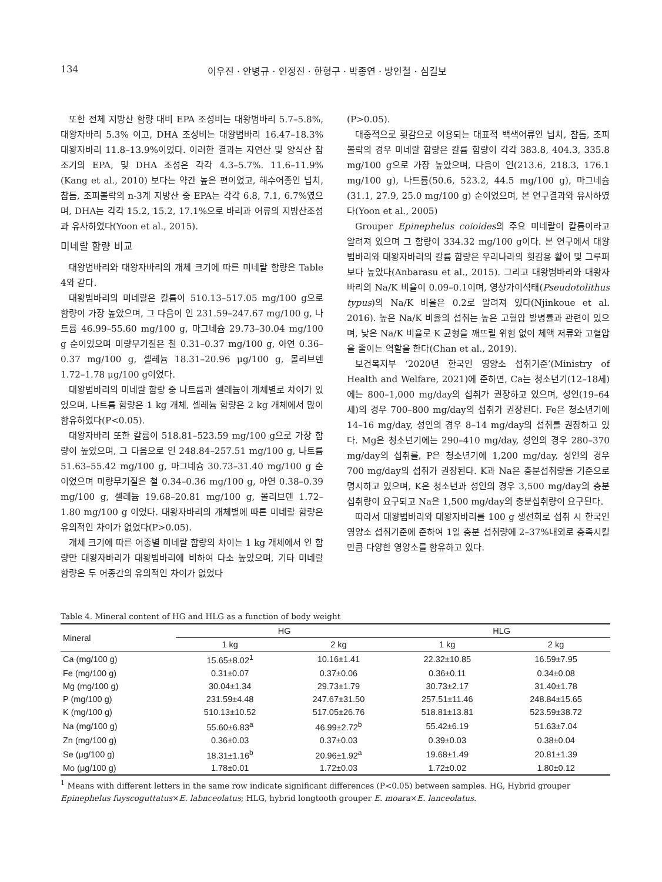134 이우진 · 안병규 · 인정진 · 한형구 · 박종연 · 방인철 · 심길보
또한 전체 지방산 함량 대비 EPA 조성비는 대왕범바리 5.7–5.8%, 대왕자바리 5.3% 이고, DHA 조성비는 대왕범바리 16.47–18.3% 대왕자바리 11.8–13.9%이었다. 이러한 결과는 자연산 및 양식산 참조기의 EPA, 및 DHA 조성은 각각 4.3–5.7%. 11.6–11.9% (Kang et al., 2010) 보다는 약간 높은 편이었고, 해수어종인 넙치, 참돔, 조피볼락의 n-3계 지방산 중 EPA는 각각 6.8, 7.1, 6.7%였으며, DHA는 각각 15.2, 15.2, 17.1%으로 바리과 어류의 지방산조성과 유사하였다(Yoon et al., 2015).
미네랄 함량 비교
대왕범바리와 대왕자바리의 개체 크기에 따른 미네랄 함량은 Table 4와 같다.
대왕범바리의 미네랄은 칼륨이 510.13–517.05 mg/100 g으로 함량이 가장 높았으며, 그 다음이 인 231.59–247.67 mg/100 g, 나트륨 46.99–55.60 mg/100 g, 마그네슘 29.73–30.04 mg/100 g 순이었으며 미량무기질은 철 0.31–0.37 mg/100 g, 아연 0.36–0.37 mg/100 g, 셀레늄 18.31–20.96 μg/100 g, 몰리브덴 1.72–1.78 μg/100 g이었다.
대왕범바리의 미네랄 함량 중 나트륨과 셀레늄이 개체별로 차이가 있었으며, 나트륨 함량은 1 kg 개체, 셀레늄 함량은 2 kg 개체에서 많이 함유하였다(P<0.05).
대왕자바리 또한 칼륨이 518.81–523.59 mg/100 g으로 가장 함량이 높았으며, 그 다음으로 인 248.84–257.51 mg/100 g, 나트륨 51.63–55.42 mg/100 g, 마그네슘 30.73–31.40 mg/100 g 순이었으며 미량무기질은 철 0.34–0.36 mg/100 g, 아연 0.38–0.39 mg/100 g, 셀레늄 19.68–20.81 mg/100 g, 몰리브덴 1.72–1.80 mg/100 g 이었다. 대왕자바리의 개체별에 따른 미네랄 함량은 유의적인 차이가 없었다(P>0.05).
개체 크기에 따른 어종별 미네랄 함량의 차이는 1 kg 개체에서 인 함량만 대왕자바리가 대왕범바리에 비하여 다소 높았으며, 기타 미네랄 함량은 두 어종간의 유의적인 차이가 없었다
(P>0.05).
대중적으로 횟감으로 이용되는 대표적 백색어류인 넙치, 참돔, 조피볼락의 경우 미네랄 함량은 칼륨 함량이 각각 383.8, 404.3, 335.8 mg/100 g으로 가장 높았으며, 다음이 인(213.6, 218.3, 176.1 mg/100 g), 나트륨(50.6, 523.2, 44.5 mg/100 g), 마그네슘(31.1, 27.9, 25.0 mg/100 g) 순이었으며, 본 연구결과와 유사하였다(Yoon et al., 2005)
Grouper Epinephelus coioides의 주요 미네랄이 칼륨이라고 알려져 있으며 그 함량이 334.32 mg/100 g이다. 본 연구에서 대왕범바리와 대왕자바리의 칼륨 함량은 우리나라의 횟감용 활어 및 그루퍼 보다 높았다(Anbarasu et al., 2015). 그리고 대왕범바리와 대왕자바리의 Na/K 비율이 0.09–0.1이며, 영상가이석태(Pseudotolithus typus)의 Na/K 비율은 0.2로 알려져 있다(Njinkoue et al. 2016). 높은 Na/K 비율의 섭취는 높은 고혈압 발병률과 관련이 있으며, 낮은 Na/K 비율로 K 균형을 깨뜨릴 위험 없이 체액 저류와 고혈압을 줄이는 역할을 한다(Chan et al., 2019).
보건복지부 ‘2020년 한국인 영양소 섭취기준’(Ministry of Health and Welfare, 2021)에 준하면, Ca는 청소년기(12–18세)에는 800–1,000 mg/day의 섭취가 권장하고 있으며, 성인(19–64세)의 경우 700–800 mg/day의 섭취가 권장된다. Fe은 청소년기에 14–16 mg/day, 성인의 경우 8–14 mg/day의 섭취를 권장하고 있다. Mg은 청소년기에는 290–410 mg/day, 성인의 경우 280–370 mg/day의 섭취를, P은 청소년기에 1,200 mg/day, 성인의 경우 700 mg/day의 섭취가 권장된다. K과 Na은 충분섭취량을 기준으로 명시하고 있으며, K은 청소년과 성인의 경우 3,500 mg/day의 충분섭취량이 요구되고 Na은 1,500 mg/day의 충분섭취량이 요구된다.
따라서 대왕범바리와 대왕자바리를 100 g 생선회로 섭취 시 한국인 영양소 섭취기준에 준하여 1일 충분 섭취량에 2–37%내외로 충족시킬 만큼 다양한 영양소를 함유하고 있다.
Table 4. Mineral content of HG and HLG as a function of body weight
| Mineral | HG | | HLG | |
| --- | --- | --- | --- | --- |
| | 1 kg | 2 kg | 1 kg | 2 kg |
| Ca (mg/100 g) | 15.65±8.02<sup>1</sup> | 10.16±1.41 | 22.32±10.85 | 16.59±7.95 |
| Fe (mg/100 g) | 0.31±0.07 | 0.37±0.06 | 0.36±0.11 | 0.34±0.08 |
| Mg (mg/100 g) | 30.04±1.34 | 29.73±1.79 | 30.73±2.17 | 31.40±1.78 |
| P (mg/100 g) | 231.59±4.48 | 247.67±31.50 | 257.51±11.46 | 248.84±15.65 |
| K (mg/100 g) | 510.13±10.52 | 517.05±26.76 | 518.81±13.81 | 523.59±38.72 |
| Na (mg/100 g) | 55.60±6.83<sup>a</sup> | 46.99±2.72<sup>b</sup> | 55.42±6.19 | 51.63±7.04 |
| Zn (mg/100 g) | 0.36±0.03 | 0.37±0.03 | 0.39±0.03 | 0.38±0.04 |
| Se (μg/100 g) | 18.31±1.16<sup>b</sup> | 20.96±1.92<sup>a</sup> | 19.68±1.49 | 20.81±1.39 |
| Mo (μg/100 g) | 1.78±0.01 | 1.72±0.03 | 1.72±0.02 | 1.80±0.12 |
<sup>1</sup> Means with different letters in the same row indicate significant differences (P<0.05) between samples. HG, Hybrid grouper Epinephelus fuyscoguttatus×E. labnceolatus; HLG, hybrid longtooth grouper E. moara×E. lanceolatus.